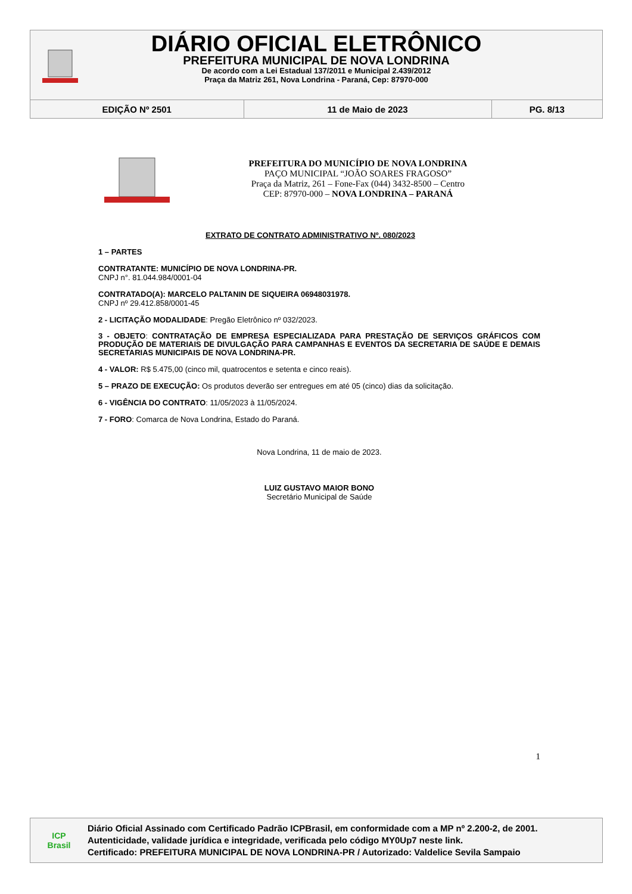DIÁRIO OFICIAL ELETRÔNICO
PREFEITURA MUNICIPAL DE NOVA LONDRINA
De acordo com a Lei Estadual 137/2011 e Municipal 2.439/2012
Praça da Matriz 261, Nova Londrina - Paraná, Cep: 87970-000
| EDIÇÃO Nº 2501 | 11 de Maio de 2023 | PG. 8/13 |
PREFEITURA DO MUNICÍPIO DE NOVA LONDRINA
PAÇO MUNICIPAL “JOÃO SOARES FRAGOSO”
Praça da Matriz, 261 – Fone-Fax (044) 3432-8500 – Centro
CEP: 87970-000 – NOVA LONDRINA – PARANÁ
EXTRATO DE CONTRATO ADMINISTRATIVO Nº. 080/2023
1 – PARTES
CONTRATANTE: MUNICÍPIO DE NOVA LONDRINA-PR.
CNPJ n°. 81.044.984/0001-04
CONTRATADO(A): MARCELO PALTANIN DE SIQUEIRA 06948031978.
CNPJ nº 29.412.858/0001-45
2 - LICITAÇÃO MODALIDADE: Pregão Eletrônico nº 032/2023.
3 - OBJETO: CONTRATAÇÃO DE EMPRESA ESPECIALIZADA PARA PRESTAÇÃO DE SERVIÇOS GRÁFICOS COM PRODUÇÃO DE MATERIAIS DE DIVULGAÇÃO PARA CAMPANHAS E EVENTOS DA SECRETARIA DE SAÚDE E DEMAIS SECRETARIAS MUNICIPAIS DE NOVA LONDRINA-PR.
4 - VALOR: R$ 5.475,00 (cinco mil, quatrocentos e setenta e cinco reais).
5 – PRAZO DE EXECUÇÃO: Os produtos deverão ser entregues em até 05 (cinco) dias da solicitação.
6 - VIGÊNCIA DO CONTRATO: 11/05/2023 à 11/05/2024.
7 - FORO: Comarca de Nova Londrina, Estado do Paraná.
Nova Londrina, 11 de maio de 2023.
LUIZ GUSTAVO MAIOR BONO
Secretário Municipal de Saúde
1
ICP
Brasil
Diário Oficial Assinado com Certificado Padrão ICPBrasil, em conformidade com a MP nº 2.200-2, de 2001.
Autenticidade, validade jurídica e integridade, verificada pelo código MY0Up7 neste link.
Certificado: PREFEITURA MUNICIPAL DE NOVA LONDRINA-PR / Autorizado: Valdelice Sevila Sampaio